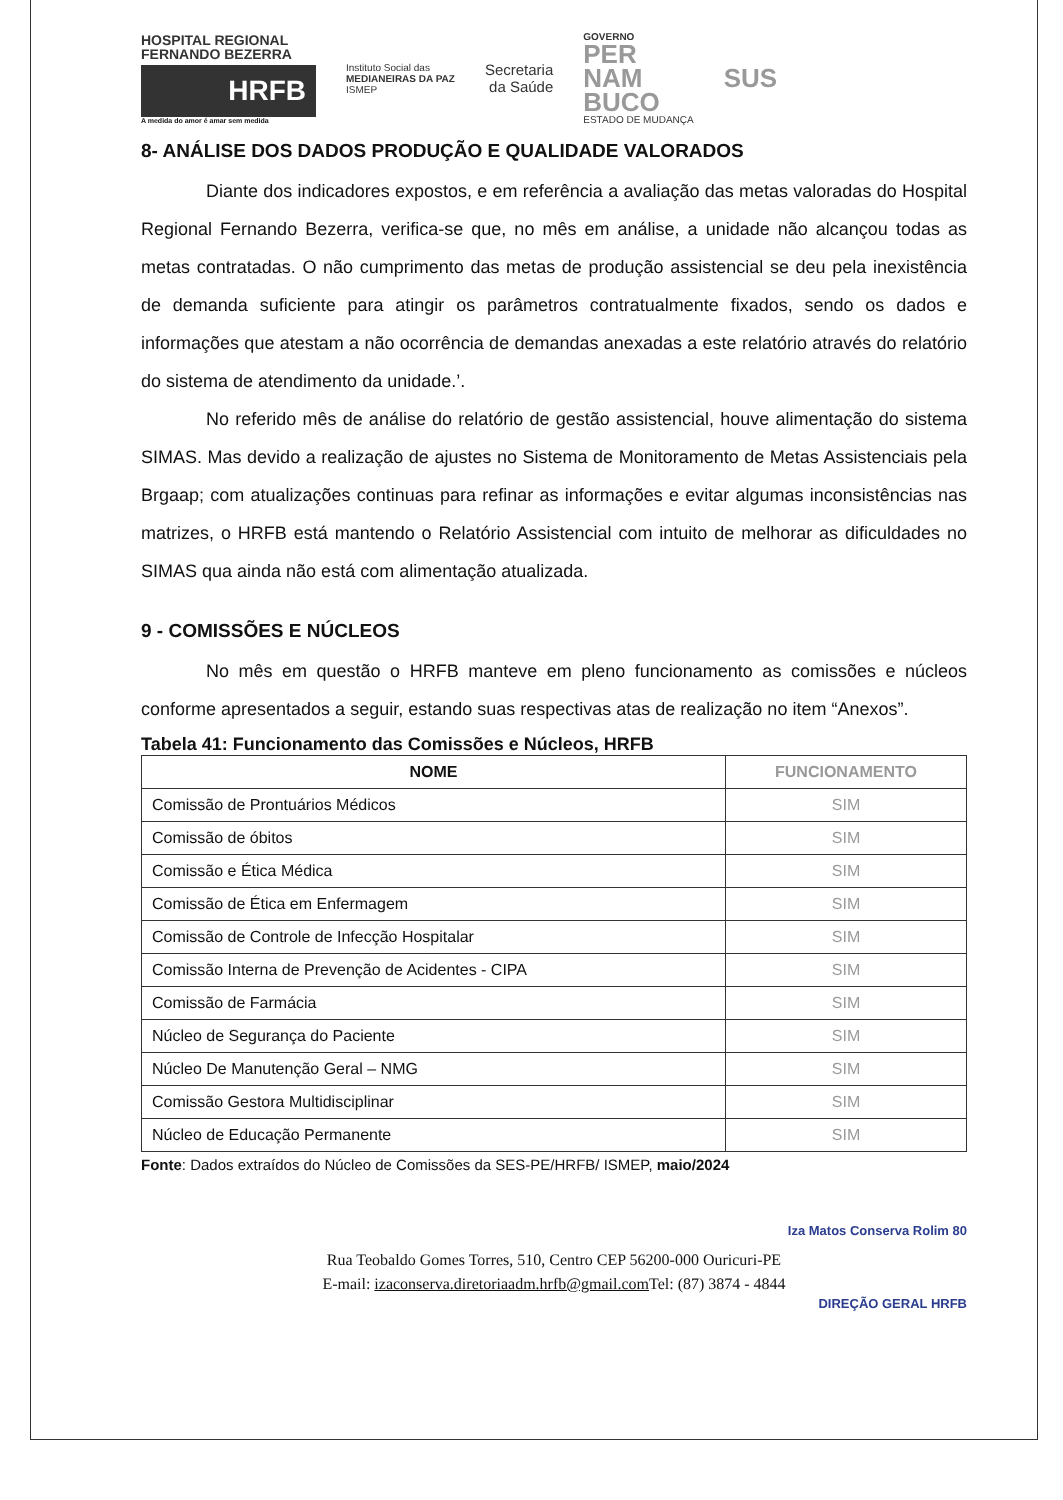HOSPITAL REGIONAL
FERNANDO BEZERRA
HRFB
A medida do amor é amar sem medida
Instituto Social das
MEDIANEIRAS DA PAZ
ISMEP
Secretaria
da Saúde
GOVERNO
PER
NAM
BUCO
ESTADO DE MUDANÇA
SUS
8- ANÁLISE DOS DADOS PRODUÇÃO E QUALIDADE VALORADOS
Diante dos indicadores expostos, e em referência a avaliação das metas valoradas do Hospital Regional Fernando Bezerra, verifica-se que, no mês em análise, a unidade não alcançou todas as metas contratadas. O não cumprimento das metas de produção assistencial se deu pela inexistência de demanda suficiente para atingir os parâmetros contratualmente fixados, sendo os dados e informações que atestam a não ocorrência de demandas anexadas a este relatório através do relatório do sistema de atendimento da unidade.’.
No referido mês de análise do relatório de gestão assistencial, houve alimentação do sistema SIMAS. Mas devido a realização de ajustes no Sistema de Monitoramento de Metas Assistenciais pela Brgaap; com atualizações continuas para refinar as informações e evitar algumas inconsistências nas matrizes, o HRFB está mantendo o Relatório Assistencial com intuito de melhorar as dificuldades no SIMAS qua ainda não está com alimentação atualizada.
9 - COMISSÕES E NÚCLEOS
No mês em questão o HRFB manteve em pleno funcionamento as comissões e núcleos conforme apresentados a seguir, estando suas respectivas atas de realização no item “Anexos”.
Tabela 41: Funcionamento das Comissões e Núcleos, HRFB
| NOME | FUNCIONAMENTO |
| --- | --- |
| Comissão de Prontuários Médicos | SIM |
| Comissão de óbitos | SIM |
| Comissão e Ética Médica | SIM |
| Comissão de Ética em Enfermagem | SIM |
| Comissão de Controle de Infecção Hospitalar | SIM |
| Comissão Interna de Prevenção de Acidentes - CIPA | SIM |
| Comissão de Farmácia | SIM |
| Núcleo de Segurança do Paciente | SIM |
| Núcleo De Manutenção Geral – NMG | SIM |
| Comissão Gestora Multidisciplinar | SIM |
| Núcleo de Educação Permanente | SIM |
Fonte: Dados extraídos do Núcleo de Comissões da SES-PE/HRFB/ ISMEP, maio/2024
Iza Matos Conserva Rolim 80
Rua Teobaldo Gomes Torres, 510, Centro CEP 56200-000 Ouricuri-PE
E-mail: izaconserva.diretoriaadm.hrfb@gmail.com Tel: (87) 3874 - 4844
DIREÇÃO GERAL HRFB